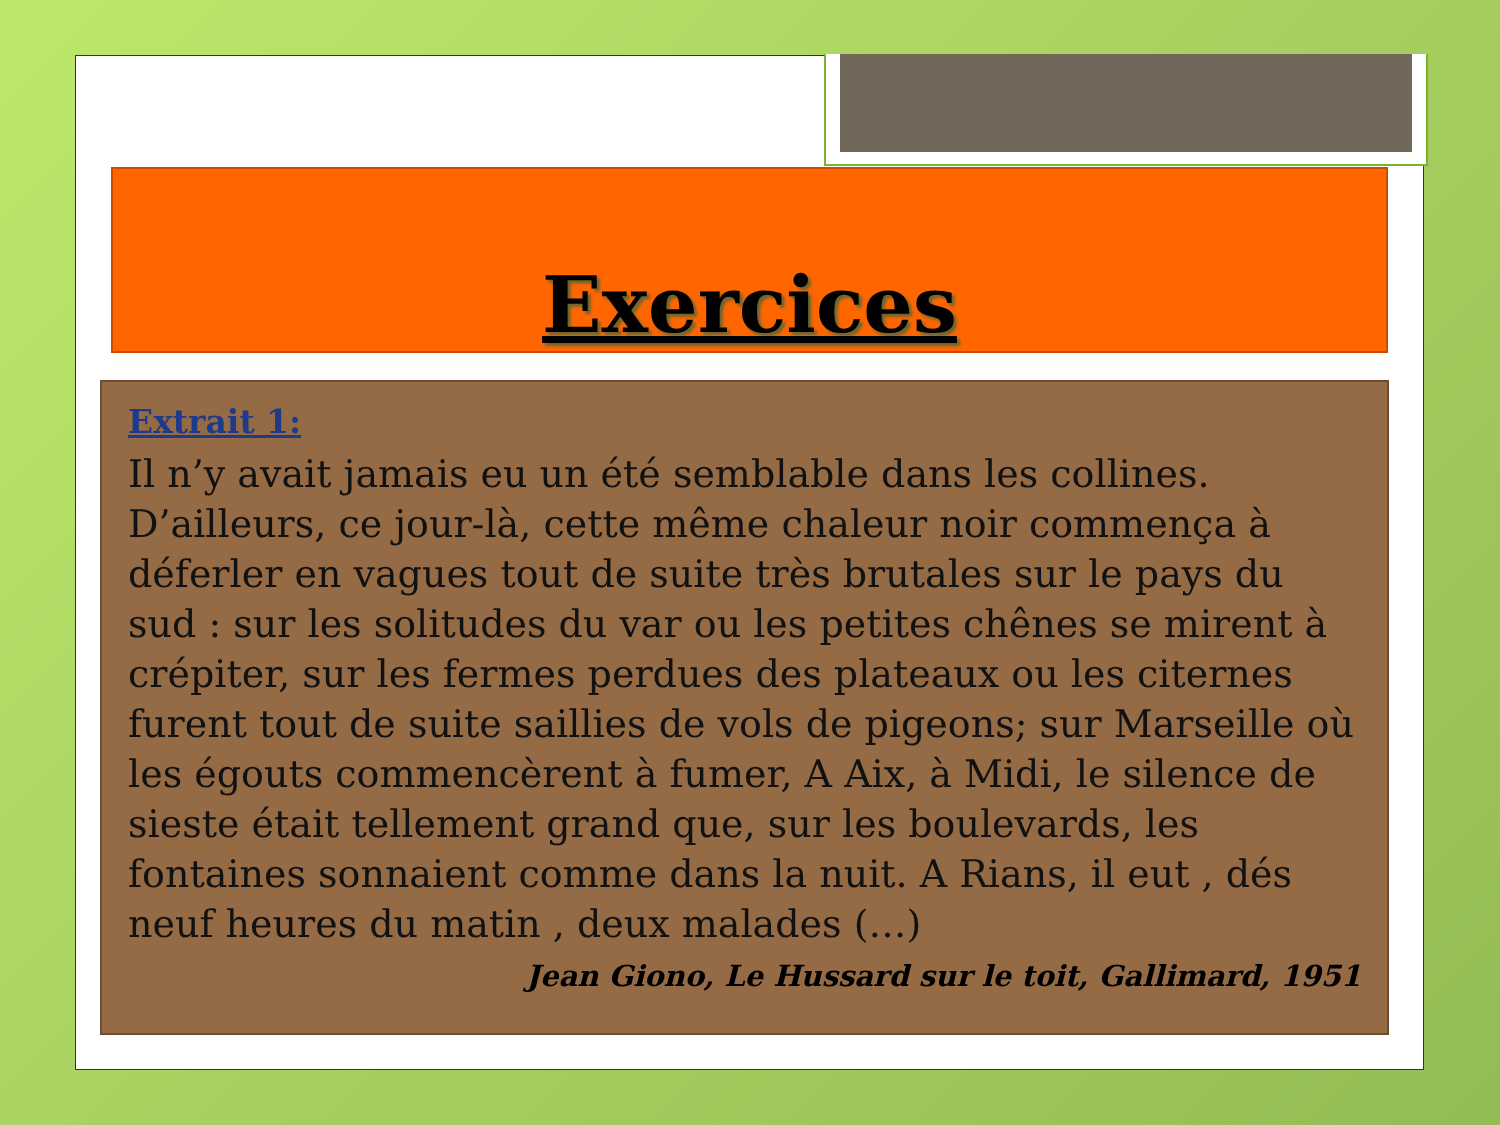Exercices
Extrait 1:
Il n’y avait jamais eu un été semblable dans les collines. D’ailleurs, ce jour-là, cette même chaleur noir commença à déferler en vagues tout de suite très brutales sur le pays du sud : sur les solitudes du var ou les petites chênes se mirent à crépiter, sur les fermes perdues des plateaux ou les citernes furent tout de suite saillies de vols de pigeons; sur Marseille où les égouts commencèrent à fumer, A Aix, à Midi, le silence de sieste était tellement grand que, sur les boulevards, les fontaines sonnaient comme dans la nuit. A Rians, il eut , dés neuf heures du matin , deux malades (…)
Jean Giono, Le Hussard sur le toit, Gallimard, 1951